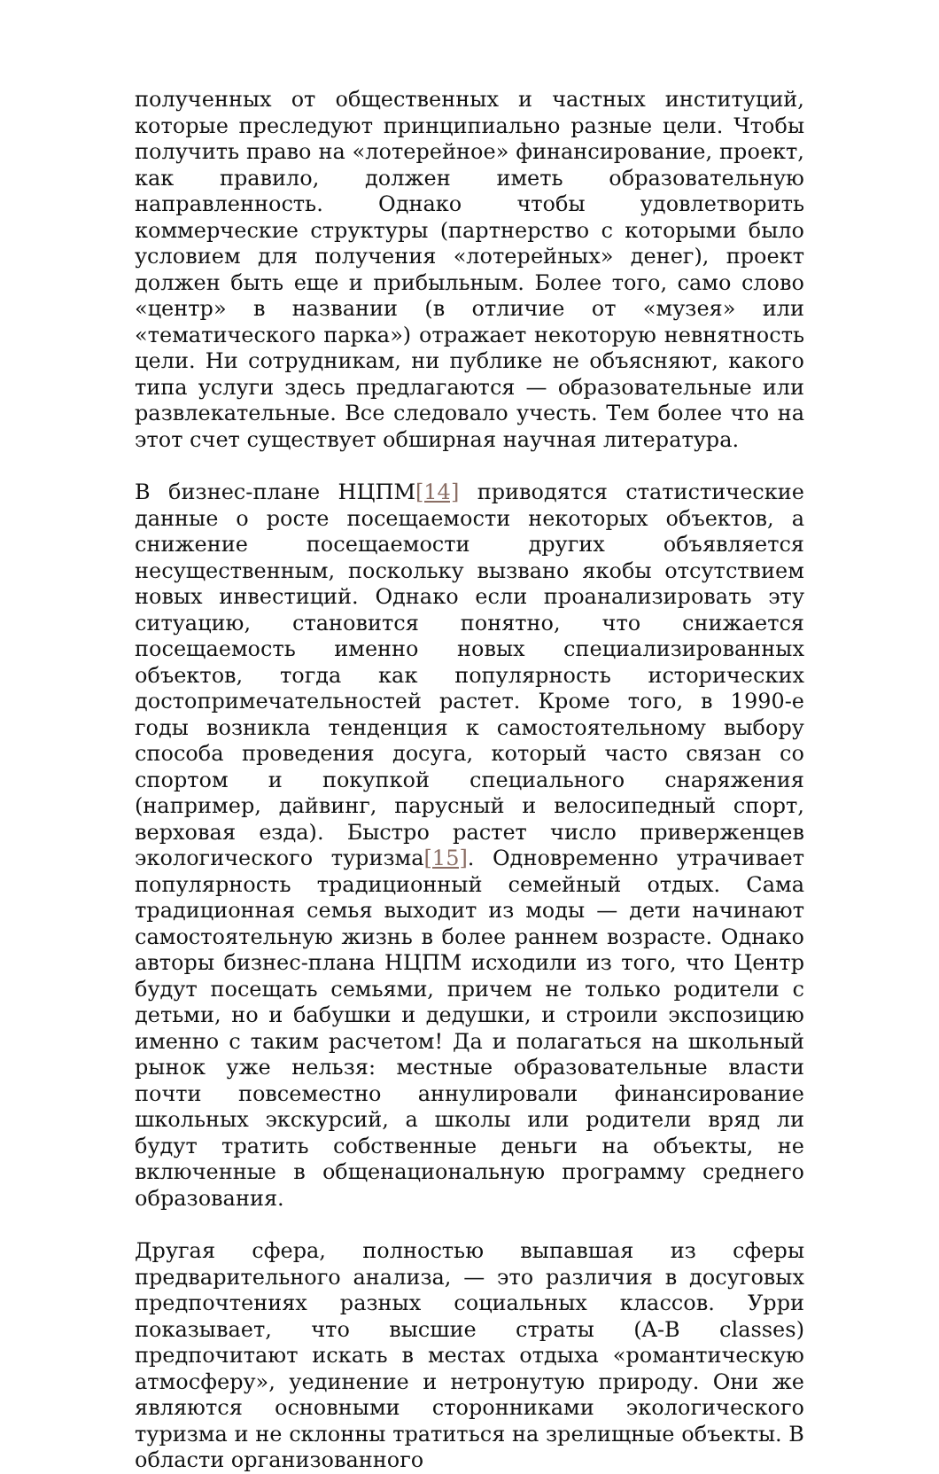полученных от общественных и частных институций, которые преследуют принципиально разные цели. Чтобы получить право на «лотерейное» финансирование, проект, как правило, должен иметь образовательную направленность. Однако чтобы удовлетворить коммерческие структуры (партнерство с которыми было условием для получения «лотерейных» денег), проект должен быть еще и прибыльным. Более того, само слово «центр» в названии (в отличие от «музея» или «тематического парка») отражает некоторую невнятность цели. Ни сотрудникам, ни публике не объясняют, какого типа услуги здесь предлагаются — образовательные или развлекательные. Все следовало учесть. Тем более что на этот счет существует обширная научная литература.
В бизнес-плане НЦПМ[14] приводятся статистические данные о росте посещаемости некоторых объектов, а снижение посещаемости других объявляется несущественным, поскольку вызвано якобы отсутствием новых инвестиций. Однако если проанализировать эту ситуацию, становится понятно, что снижается посещаемость именно новых специализированных объектов, тогда как популярность исторических достопримечательностей растет. Кроме того, в 1990-е годы возникла тенденция к самостоятельному выбору способа проведения досуга, который часто связан со спортом и покупкой специального снаряжения (например, дайвинг, парусный и велосипедный спорт, верховая езда). Быстро растет число приверженцев экологического туризма[15]. Одновременно утрачивает популярность традиционный семейный отдых. Сама традиционная семья выходит из моды — дети начинают самостоятельную жизнь в более раннем возрасте. Однако авторы бизнес-плана НЦПМ исходили из того, что Центр будут посещать семьями, причем не только родители с детьми, но и бабушки и дедушки, и строили экспозицию именно с таким расчетом! Да и полагаться на школьный рынок уже нельзя: местные образовательные власти почти повсеместно аннулировали финансирование школьных экскурсий, а школы или родители вряд ли будут тратить собственные деньги на объекты, не включенные в общенациональную программу среднего образования.
Другая сфера, полностью выпавшая из сферы предварительного анализа, — это различия в досуговых предпочтениях разных социальных классов. Урри показывает, что высшие страты (A-B classes) предпочитают искать в местах отдыха «романтическую атмосферу», уединение и нетронутую природу. Они же являются основными сторонниками экологического туризма и не склонны тратиться на зрелищные объекты. В области организованного